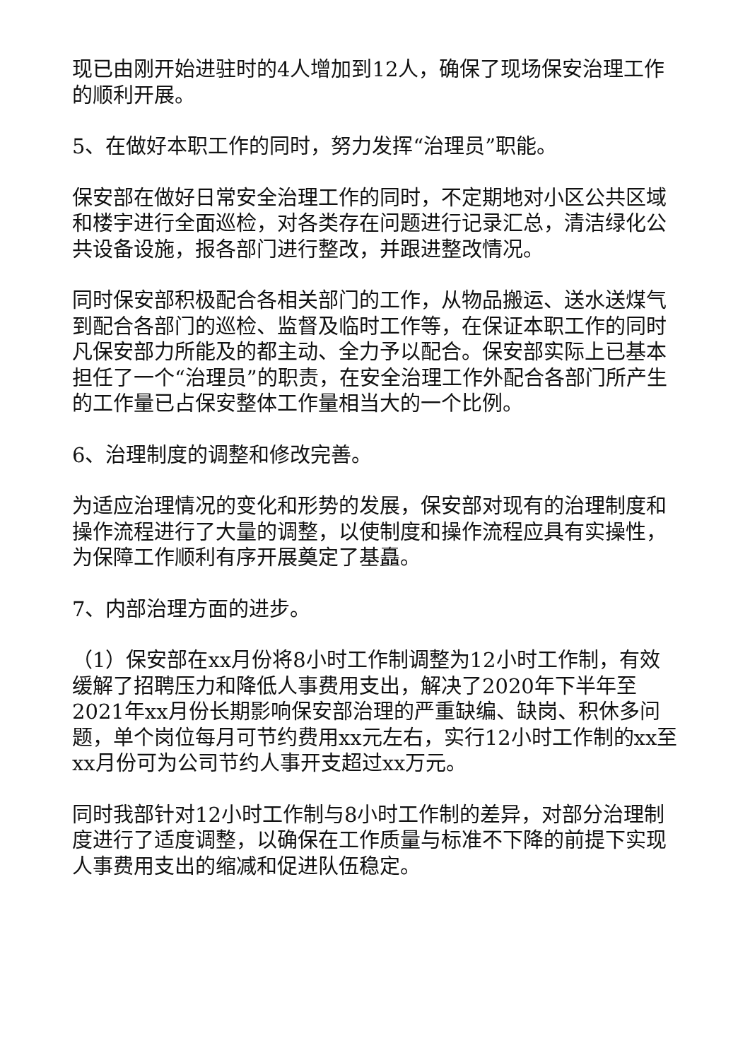现已由刚开始进驻时的4人增加到12人，确保了现场保安治理工作的顺利开展。
5、在做好本职工作的同时，努力发挥“治理员”职能。
保安部在做好日常安全治理工作的同时，不定期地对小区公共区域和楼宇进行全面巡检，对各类存在问题进行记录汇总，清洁绿化公共设备设施，报各部门进行整改，并跟进整改情况。
同时保安部积极配合各相关部门的工作，从物品搬运、送水送煤气到配合各部门的巡检、监督及临时工作等，在保证本职工作的同时凡保安部力所能及的都主动、全力予以配合。保安部实际上已基本担任了一个“治理员”的职责，在安全治理工作外配合各部门所产生的工作量已占保安整体工作量相当大的一个比例。
6、治理制度的调整和修改完善。
为适应治理情况的变化和形势的发展，保安部对现有的治理制度和操作流程进行了大量的调整，以使制度和操作流程应具有实操性，为保障工作顺利有序开展奠定了基矗。
7、内部治理方面的进步。
（1）保安部在xx月份将8小时工作制调整为12小时工作制，有效缓解了招聘压力和降低人事费用支出，解决了2020年下半年至2021年xx月份长期影响保安部治理的严重缺编、缺岗、积休多问题，单个岗位每月可节约费用xx元左右，实行12小时工作制的xx至xx月份可为公司节约人事开支超过xx万元。
同时我部针对12小时工作制与8小时工作制的差异，对部分治理制度进行了适度调整，以确保在工作质量与标准不下降的前提下实现人事费用支出的缩减和促进队伍稳定。